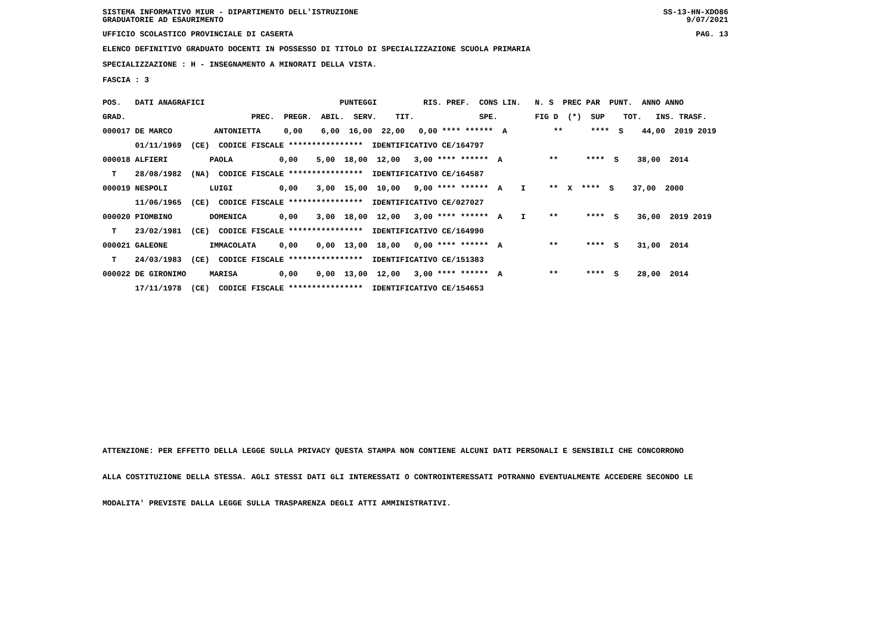SISTEMA INFORMATIVO MIUR - DIPARTIMENTO DELL'ISTRUZIONE
GRADUATORIE AD ESAURIMENTO
SS-13-HN-XDO86
9/07/2021
UFFICIO SCOLASTICO PROVINCIALE DI CASERTA
PAG. 13
ELENCO DEFINITIVO GRADUATO DOCENTI IN POSSESSO DI TITOLO DI SPECIALIZZAZIONE SCUOLA PRIMARIA
SPECIALIZZAZIONE : H - INSEGNAMENTO A MINORATI DELLA VISTA.
FASCIA : 3
| POS. DATI ANAGRAFICI PUNTEGGI RIS. PREF. CONS LIN. N. S PREC PAR PUNT. ANNO ANNO |
| --- |
| GRAD. PREC. PREGR. ABIL. SERV. TIT. SPE. FIG D (*) SUP TOT. INS. TRASF. |
| 000017 DE MARCO ANTONIETTA 0,00 6,00 16,00 22,00 0,00 **** ****** A ** **** S 44,00 2019 2019 |
| 01/11/1969 (CE) CODICE FISCALE **************** IDENTIFICATIVO CE/164797 |
| 000018 ALFIERI PAOLA 0,00 5,00 18,00 12,00 3,00 **** ****** A ** **** S 38,00 2014 |
| T 28/08/1982 (NA) CODICE FISCALE **************** IDENTIFICATIVO CE/164587 |
| 000019 NESPOLI LUIGI 0,00 3,00 15,00 10,00 9,00 **** ****** A I ** X **** S 37,00 2000 |
| 11/06/1965 (CE) CODICE FISCALE **************** IDENTIFICATIVO CE/027027 |
| 000020 PIOMBINO DOMENICA 0,00 3,00 18,00 12,00 3,00 **** ****** A I ** **** S 36,00 2019 2019 |
| T 23/02/1981 (CE) CODICE FISCALE **************** IDENTIFICATIVO CE/164990 |
| 000021 GALEONE IMMACOLATA 0,00 0,00 13,00 18,00 0,00 **** ****** A ** **** S 31,00 2014 |
| T 24/03/1983 (CE) CODICE FISCALE **************** IDENTIFICATIVO CE/151383 |
| 000022 DE GIRONIMO MARISA 0,00 0,00 13,00 12,00 3,00 **** ****** A ** **** S 28,00 2014 |
| 17/11/1978 (CE) CODICE FISCALE **************** IDENTIFICATIVO CE/154653 |
ATTENZIONE: PER EFFETTO DELLA LEGGE SULLA PRIVACY QUESTA STAMPA NON CONTIENE ALCUNI DATI PERSONALI E SENSIBILI CHE CONCORRONO
ALLA COSTITUZIONE DELLA STESSA. AGLI STESSI DATI GLI INTERESSATI O CONTROINTERESSATI POTRANNO EVENTUALMENTE ACCEDERE SECONDO LE
MODALITA' PREVISTE DALLA LEGGE SULLA TRASPARENZA DEGLI ATTI AMMINISTRATIVI.